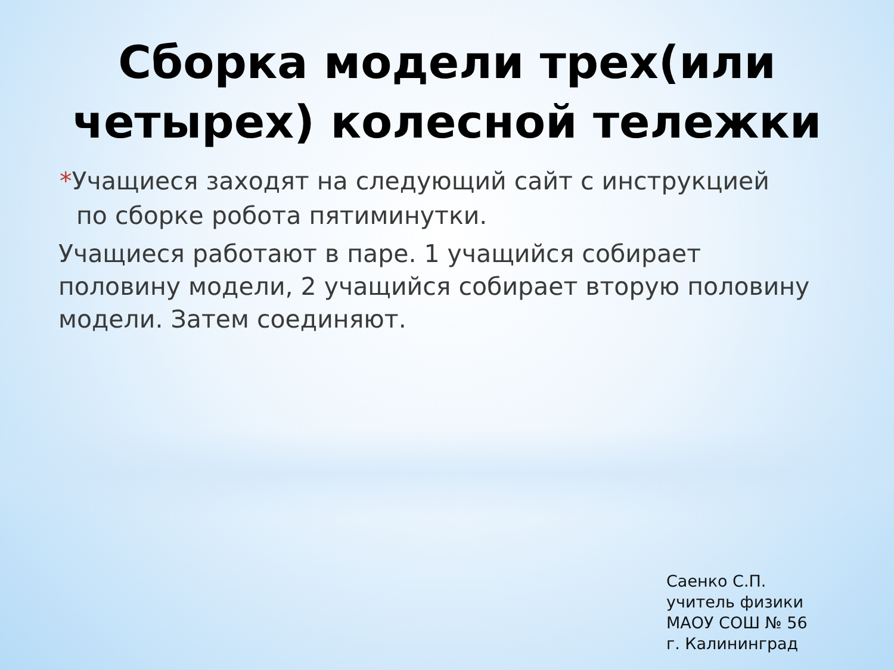Сборка модели трех(или
четырех) колесной тележки
*Учащиеся заходят на следующий сайт с инструкцией по сборке робота пятиминутки.
Учащиеся работают в паре. 1 учащийся собирает половину модели, 2 учащийся собирает вторую половину модели. Затем соединяют.
Саенко С.П.
учитель физики
МАОУ СОШ № 56
г. Калининград